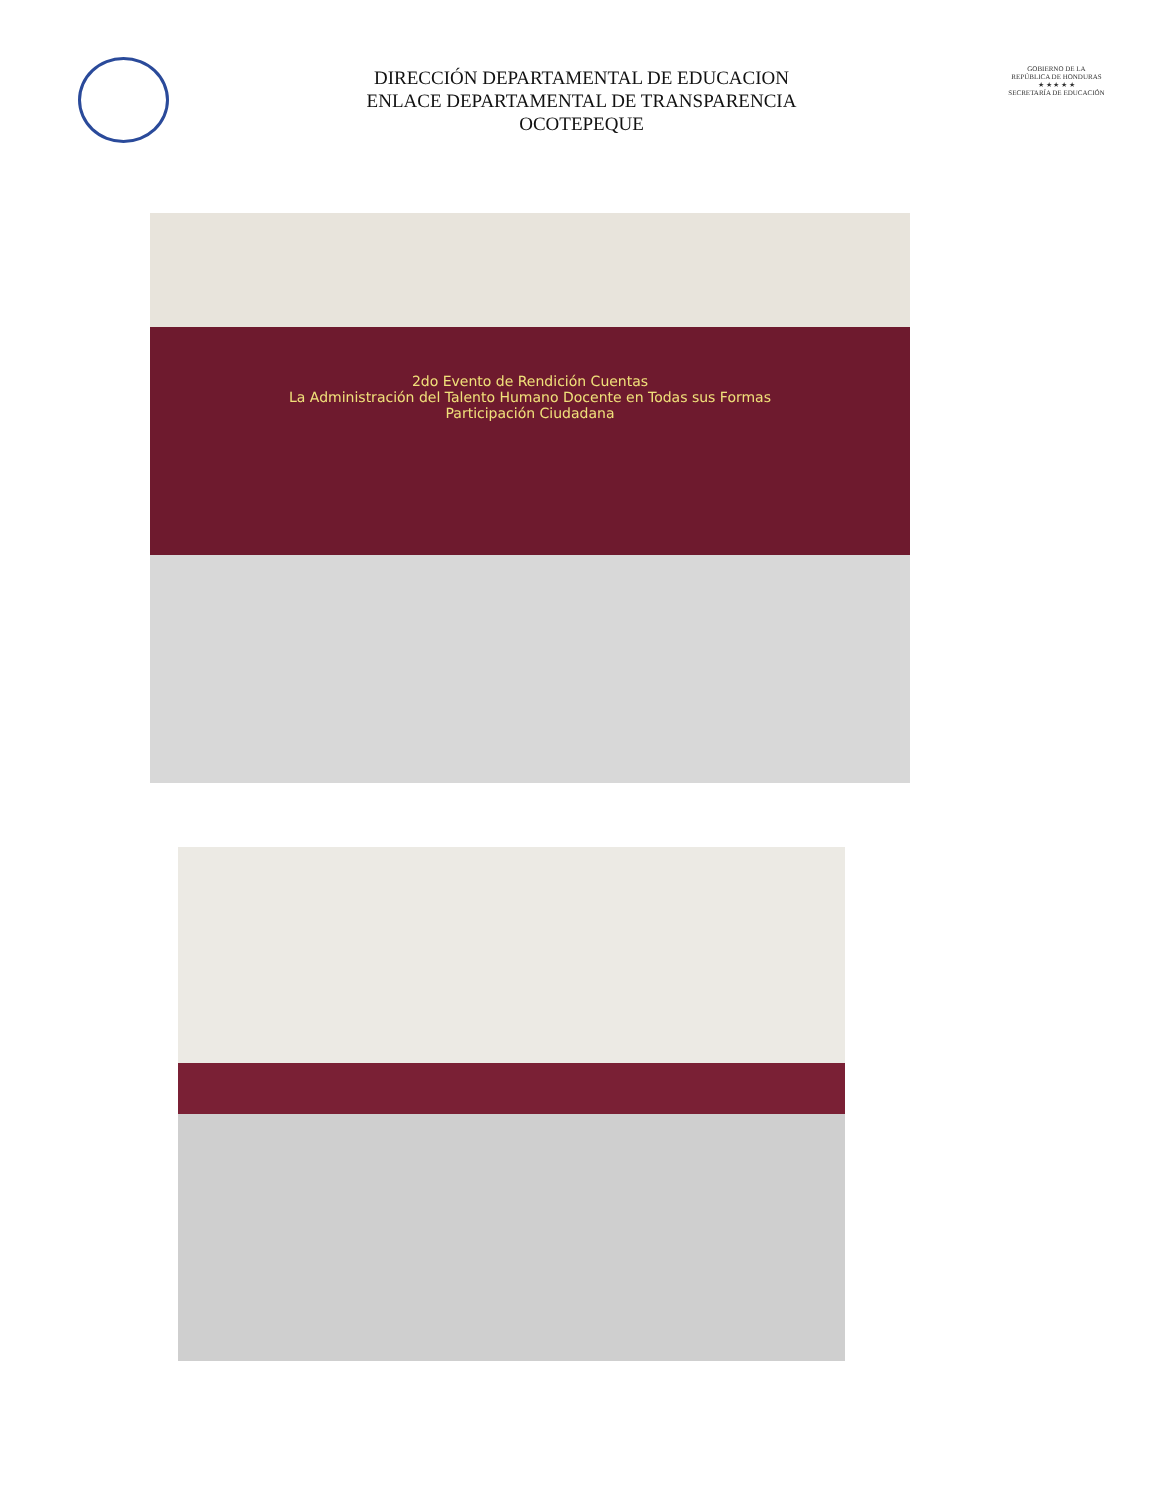DIRECCIÓN DEPARTAMENTAL DE EDUCACION
ENLACE DEPARTAMENTAL DE TRANSPARENCIA
OCOTEPEQUE
GOBIERNO DE LA
REPÚBLICA DE HONDURAS
★ ★ ★ ★ ★
SECRETARÍA DE EDUCACIÓN
2do Evento de Rendición Cuentas
La Administración del Talento Humano Docente en Todas sus Formas
Participación Ciudadana